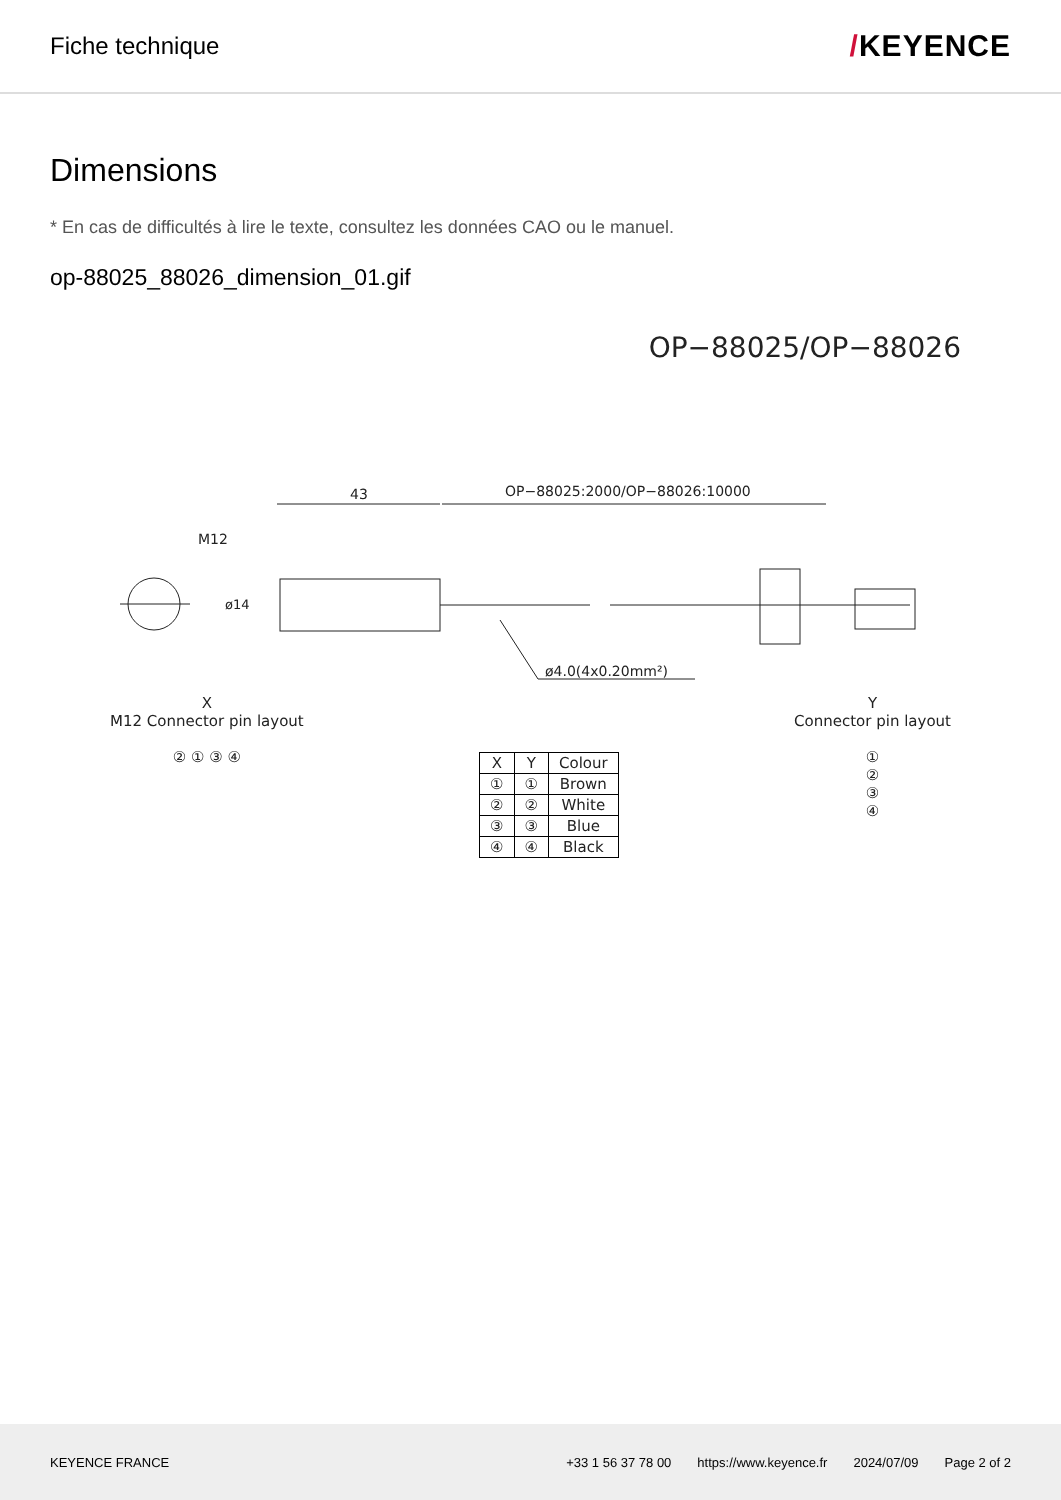Fiche technique
/KEYENCE
Dimensions
* En cas de difficultés à lire le texte, consultez les données CAO ou le manuel.
op-88025_88026_dimension_01.gif
OP−88025/OP−88026
43
OP−88025:2000/OP−88026:10000
M12
ø14
ø4.0(4x0.20mm²)
X
M12 Connector pin layout
② ① ③ ④
| X | Y | Colour |
| ① | ① | Brown |
| ② | ② | White |
| ③ | ③ | Blue |
| ④ | ④ | Black |
Y
Connector pin layout
①
②
③
④
KEYENCE FRANCE
+33 1 56 37 78 00 https://www.keyence.fr 2024/07/09 Page 2 of 2